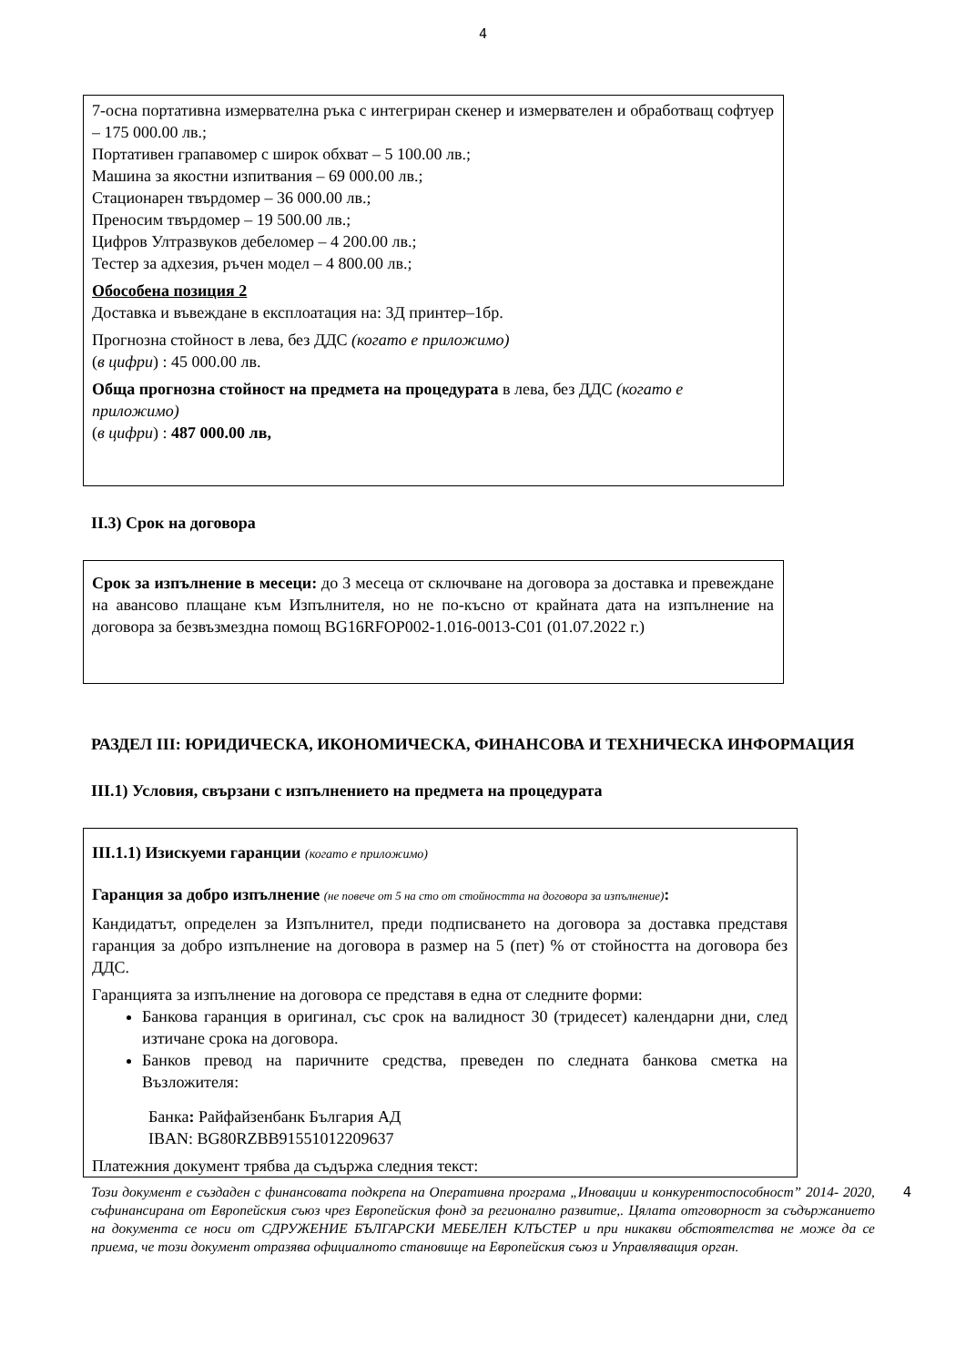4
7-осна портативна измервателна ръка с интегриран скенер и измервателен и обработващ софтуер – 175 000.00 лв.;
Портативен грапавомер с широк обхват – 5 100.00 лв.;
Машина за якостни изпитвания – 69 000.00 лв.;
Стационарен твърдомер – 36 000.00 лв.;
Преносим твърдомер – 19 500.00 лв.;
Цифров Ултразвуков дебеломер – 4 200.00 лв.;
Тестер за адхезия, ръчен модел – 4 800.00 лв.;
Обособена позиция 2
Доставка и въвеждане в експлоатация на: 3Д принтер–1бр.
Прогнозна стойност в лева, без ДДС (когато е приложимо)
(в цифри) : 45 000.00 лв.
Обща прогнозна стойност на предмета на процедурата в лева, без ДДС (когато е приложимо)
(в цифри) : 487 000.00 лв,
II.3) Срок на договора
Срок за изпълнение в месеци: до 3 месеца от сключване на договора за доставка и превеждане на авансово плащане към Изпълнителя, но не по-късно от крайната дата на изпълнение на договора за безвъзмездна помощ BG16RFOP002-1.016-0013-C01 (01.07.2022 г.)
РАЗДЕЛ III: ЮРИДИЧЕСКА, ИКОНОМИЧЕСКА, ФИНАНСОВА И ТЕХНИЧЕСКА ИНФОРМАЦИЯ
III.1) Условия, свързани с изпълнението на предмета на процедурата
III.1.1) Изискуеми гаранции (когато е приложимо)
Гаранция за добро изпълнение (не повече от 5 на сто от стойността на договора за изпълнение):
Кандидатът, определен за Изпълнител, преди подписването на договора за доставка представя гаранция за добро изпълнение на договора в размер на 5 (пет) % от стойността на договора без ДДС.
Гаранцията за изпълнение на договора се представя в една от следните форми:
Банкова гаранция в оригинал, със срок на валидност 30 (тридесет) календарни дни, след изтичане срока на договора.
Банков превод на паричните средства, преведен по следната банкова сметка на Възложителя:
Банка: Райфайзенбанк България АД
IBAN: BG80RZBB91551012209637
Платежния документ трябва да съдържа следния текст:
Този документ е създаден с финансовата подкрепа на Оперативна програма „Иновации и конкурентоспособност” 2014- 2020, съфинансирана от Европейския съюз чрез Европейския фонд за регионално развитие,. Цялата отговорност за съдържанието на документа се носи от СДРУЖЕНИЕ БЪЛГАРСКИ МЕБЕЛЕН КЛЪСТЕР и при никакви обстоятелства не може да се приема, че този документ отразява официалното становище на Европейския съюз и Управляващия орган. 4